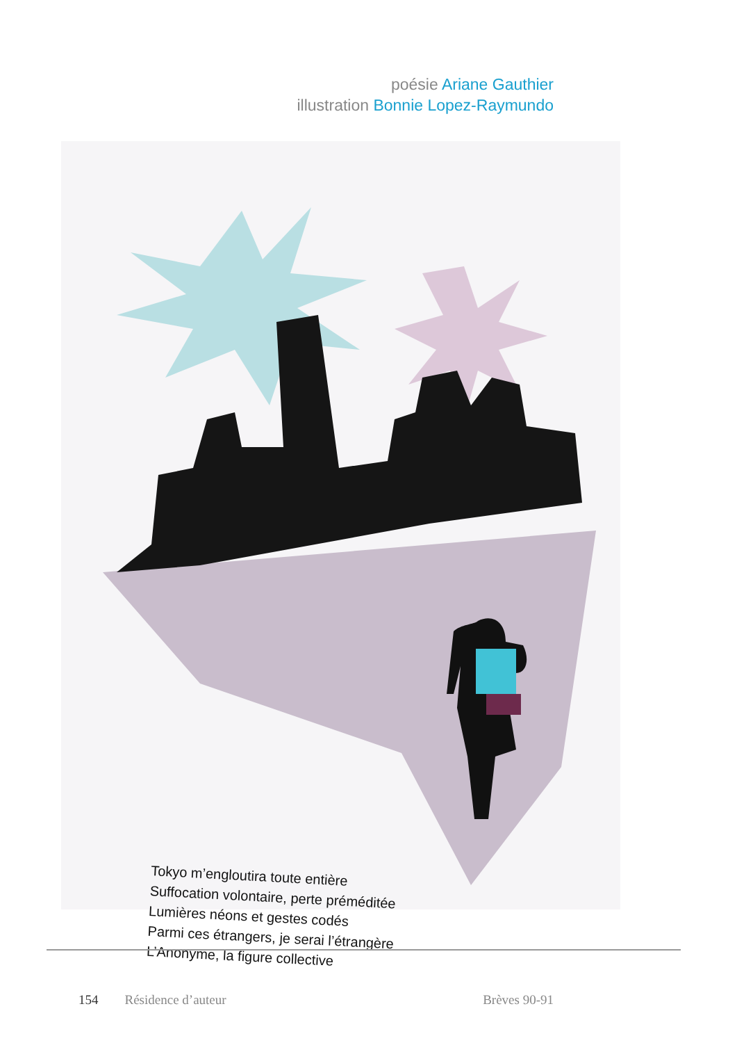poésie Ariane Gauthier
illustration Bonnie Lopez-Raymundo
Tokyo m’engloutira toute entière
Suffocation volontaire, perte préméditée
Lumières néons et gestes codés
Parmi ces étrangers, je serai l’étrangère
L’Anonyme, la figure collective
154 Résidence d’auteur Brèves 90-91